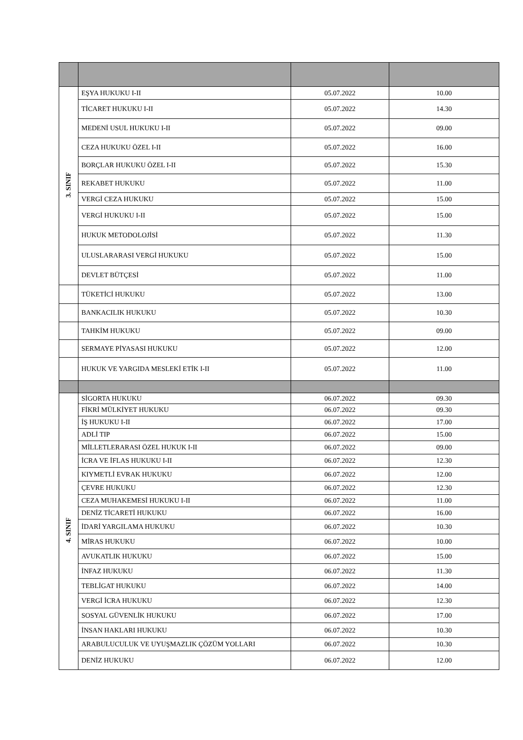| 3. SINIF | EŞYA HUKUKU I-II | 05.07.2022 | 10.00 |
| | TİCARET HUKUKU I-II | 05.07.2022 | 14.30 |
| | MEDENİ USUL HUKUKU I-II | 05.07.2022 | 09.00 |
| | CEZA HUKUKU ÖZEL I-II | 05.07.2022 | 16.00 |
| | BORÇLAR HUKUKU ÖZEL I-II | 05.07.2022 | 15.30 |
| | REKABET HUKUKU | 05.07.2022 | 11.00 |
| | VERGİ CEZA HUKUKU | 05.07.2022 | 15.00 |
| | VERGİ HUKUKU I-II | 05.07.2022 | 15.00 |
| | HUKUK METODOLOJİSİ | 05.07.2022 | 11.30 |
| | ULUSLARARASI VERGİ HUKUKU | 05.07.2022 | 15.00 |
| | DEVLET BÜTÇESİ | 05.07.2022 | 11.00 |
| | TÜKETİCİ HUKUKU | 05.07.2022 | 13.00 |
| | BANKACILIK HUKUKU | 05.07.2022 | 10.30 |
| | TAHKİM HUKUKU | 05.07.2022 | 09.00 |
| | SERMAYE PİYASASI HUKUKU | 05.07.2022 | 12.00 |
| | HUKUK VE YARGIDA MESLEKİ ETİK I-II | 05.07.2022 | 11.00 |
| 4. SINIF | SİGORTA HUKUKU | 06.07.2022 | 09.30 |
| | FİKRİ MÜLKİYET HUKUKU | 06.07.2022 | 09.30 |
| | İŞ HUKUKU I-II | 06.07.2022 | 17.00 |
| | ADLİ TIP | 06.07.2022 | 15.00 |
| | MİLLETLERARASI ÖZEL HUKUK I-II | 06.07.2022 | 09.00 |
| | İCRA VE İFLAS HUKUKU I-II | 06.07.2022 | 12.30 |
| | KIYMETLİ EVRAK HUKUKU | 06.07.2022 | 12.00 |
| | ÇEVRE HUKUKU | 06.07.2022 | 12.30 |
| | CEZA MUHAKEMESİ HUKUKU I-II | 06.07.2022 | 11.00 |
| | DENİZ TİCARETİ HUKUKU | 06.07.2022 | 16.00 |
| | İDARİ YARGILAMA HUKUKU | 06.07.2022 | 10.30 |
| | MİRAS HUKUKU | 06.07.2022 | 10.00 |
| | AVUKATLIK HUKUKU | 06.07.2022 | 15.00 |
| | İNFAZ HUKUKU | 06.07.2022 | 11.30 |
| | TEBLİGAT HUKUKU | 06.07.2022 | 14.00 |
| | VERGİ İCRA HUKUKU | 06.07.2022 | 12.30 |
| | SOSYAL GÜVENLİK HUKUKU | 06.07.2022 | 17.00 |
| | İNSAN HAKLARI HUKUKU | 06.07.2022 | 10.30 |
| | ARABULUCULUK VE UYUŞMAZLIK ÇÖZÜM YOLLARI | 06.07.2022 | 10.30 |
| | DENİZ HUKUKU | 06.07.2022 | 12.00 |